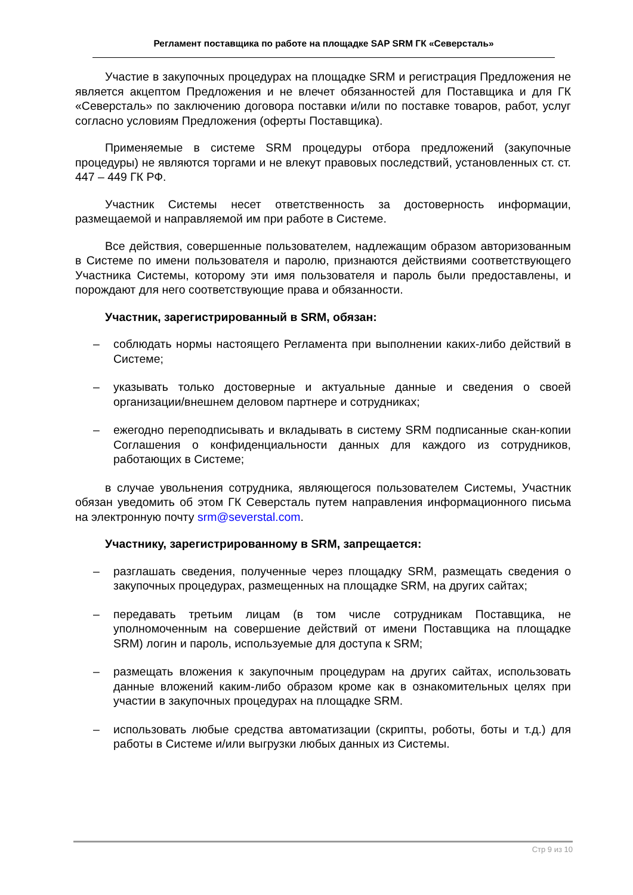Регламент поставщика по работе на площадке SAP SRM ГК «Северсталь»
Участие в закупочных процедурах на площадке SRM и регистрация Предложения не является акцептом Предложения и не влечет обязанностей для Поставщика и для ГК «Северсталь» по заключению договора поставки и/или по поставке товаров, работ, услуг согласно условиям Предложения (оферты Поставщика).
Применяемые в системе SRM процедуры отбора предложений (закупочные процедуры) не являются торгами и не влекут правовых последствий, установленных ст. ст. 447 – 449 ГК РФ.
Участник Системы несет ответственность за достоверность информации, размещаемой и направляемой им при работе в Системе.
Все действия, совершенные пользователем, надлежащим образом авторизованным в Системе по имени пользователя и паролю, признаются действиями соответствующего Участника Системы, которому эти имя пользователя и пароль были предоставлены, и порождают для него соответствующие права и обязанности.
Участник, зарегистрированный в SRM, обязан:
– соблюдать нормы настоящего Регламента при выполнении каких-либо действий в Системе;
– указывать только достоверные и актуальные данные и сведения о своей организации/внешнем деловом партнере и сотрудниках;
– ежегодно переподписывать и вкладывать в систему SRM подписанные скан-копии Соглашения о конфиденциальности данных для каждого из сотрудников, работающих в Системе;
в случае увольнения сотрудника, являющегося пользователем Системы, Участник обязан уведомить об этом ГК Северсталь путем направления информационного письма на электронную почту srm@severstal.com.
Участнику, зарегистрированному в SRM, запрещается:
– разглашать сведения, полученные через площадку SRM, размещать сведения о закупочных процедурах, размещенных на площадке SRM, на других сайтах;
– передавать третьим лицам (в том числе сотрудникам Поставщика, не уполномоченным на совершение действий от имени Поставщика на площадке SRM) логин и пароль, используемые для доступа к SRM;
– размещать вложения к закупочным процедурам на других сайтах, использовать данные вложений каким-либо образом кроме как в ознакомительных целях при участии в закупочных процедурах на площадке SRM.
– использовать любые средства автоматизации (скрипты, роботы, боты и т.д.) для работы в Системе и/или выгрузки любых данных из Системы.
Стр 9 из 10